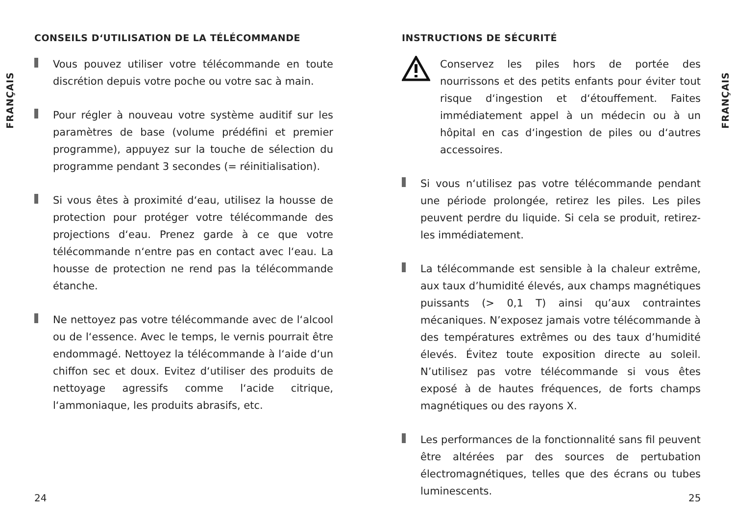FRANÇAIS
CONSEILS D‘UTILISATION DE LA TÉLÉCOMMANDE
Vous pouvez utiliser votre télécommande en toute discrétion depuis votre poche ou votre sac à main.
Pour régler à nouveau votre système auditif sur les paramètres de base (volume prédéfini et premier programme), appuyez sur la touche de sélection du programme pendant 3 secondes (= réinitialisation).
Si vous êtes à proximité d‘eau, utilisez la housse de protection pour protéger votre télécommande des projections d‘eau. Prenez garde à ce que votre télécommande n‘entre pas en contact avec l‘eau. La housse de protection ne rend pas la télécommande étanche.
Ne nettoyez pas votre télécommande avec de l‘alcool ou de l‘essence. Avec le temps, le vernis pourrait être endommagé. Nettoyez la télécommande à l‘aide d‘un chiffon sec et doux. Evitez d‘utiliser des produits de nettoyage agressifs comme l‘acide citrique, l‘ammoniaque, les produits abrasifs, etc.
INSTRUCTIONS DE SÉCURITÉ
Conservez les piles hors de portée des nourrissons et des petits enfants pour éviter tout risque d‘ingestion et d‘étouffement. Faites immédiatement appel à un médecin ou à un hôpital en cas d‘ingestion de piles ou d‘autres accessoires.
Si vous n‘utilisez pas votre télécommande pendant une période prolongée, retirez les piles. Les piles peuvent perdre du liquide. Si cela se produit, retirez-les immédiatement.
La télécommande est sensible à la chaleur extrême, aux taux d’humidité élevés, aux champs magnétiques puissants (> 0,1 T) ainsi qu’aux contraintes mécaniques. N’exposez jamais votre télécommande à des températures extrêmes ou des taux d’humidité élevés. Évitez toute exposition directe au soleil. N’utilisez pas votre télécommande si vous êtes exposé à de hautes fréquences, de forts champs magnétiques ou des rayons X.
Les performances de la fonctionnalité sans fil peuvent être altérées par des sources de pertubation électromagnétiques, telles que des écrans ou tubes luminescents.
FRANÇAIS
24 25